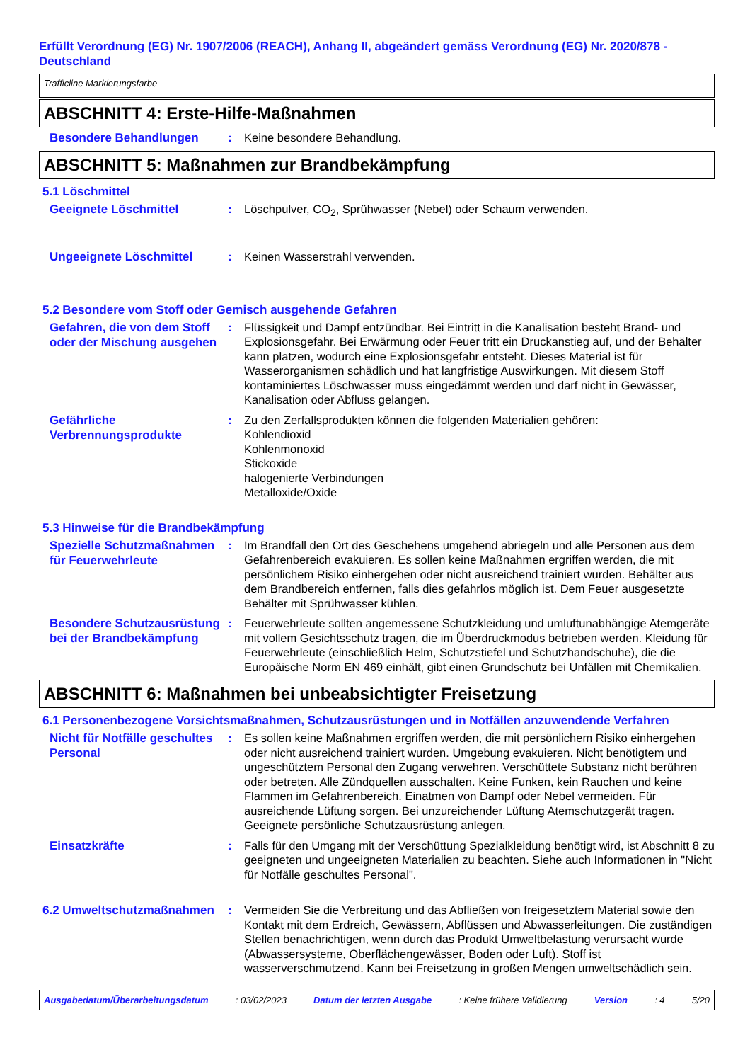Erfüllt Verordnung (EG) Nr. 1907/2006 (REACH), Anhang II, abgeändert gemäss Verordnung (EG) Nr. 2020/878 - Deutschland
Trafficline Markierungsfarbe
ABSCHNITT 4: Erste-Hilfe-Maßnahmen
Besondere Behandlungen
: Keine besondere Behandlung.
ABSCHNITT 5: Maßnahmen zur Brandbekämpfung
5.1 Löschmittel
Geeignete Löschmittel
: Löschpulver, CO<sub>2</sub>, Sprühwasser (Nebel) oder Schaum verwenden.
Ungeeignete Löschmittel
: Keinen Wasserstrahl verwenden.
5.2 Besondere vom Stoff oder Gemisch ausgehende Gefahren
Gefahren, die von dem Stoff oder der Mischung ausgehen
: Flüssigkeit und Dampf entzündbar. Bei Eintritt in die Kanalisation besteht Brand- und Explosionsgefahr. Bei Erwärmung oder Feuer tritt ein Druckanstieg auf, und der Behälter kann platzen, wodurch eine Explosionsgefahr entsteht. Dieses Material ist für Wasserorganismen schädlich und hat langfristige Auswirkungen. Mit diesem Stoff kontaminiertes Löschwasser muss eingedämmt werden und darf nicht in Gewässer, Kanalisation oder Abfluss gelangen.
Gefährliche Verbrennungsprodukte
: Zu den Zerfallsprodukten können die folgenden Materialien gehören:
Kohlendioxid
Kohlenmonoxid
Stickoxide
halogenierte Verbindungen
Metalloxide/Oxide
5.3 Hinweise für die Brandbekämpfung
Spezielle Schutzmaßnahmen für Feuerwehrleute
: Im Brandfall den Ort des Geschehens umgehend abriegeln und alle Personen aus dem Gefahrenbereich evakuieren. Es sollen keine Maßnahmen ergriffen werden, die mit persönlichem Risiko einhergehen oder nicht ausreichend trainiert wurden. Behälter aus dem Brandbereich entfernen, falls dies gefahrlos möglich ist. Dem Feuer ausgesetzte Behälter mit Sprühwasser kühlen.
Besondere Schutzausrüstung bei der Brandbekämpfung
: Feuerwehrleute sollten angemessene Schutzkleidung und umluftunabhängige Atemgeräte mit vollem Gesichtsschutz tragen, die im Überdruckmodus betrieben werden. Kleidung für Feuerwehrleute (einschließlich Helm, Schutzstiefel und Schutzhandschuhe), die die Europäische Norm EN 469 einhält, gibt einen Grundschutz bei Unfällen mit Chemikalien.
ABSCHNITT 6: Maßnahmen bei unbeabsichtigter Freisetzung
6.1 Personenbezogene Vorsichtsmaßnahmen, Schutzausrüstungen und in Notfällen anzuwendende Verfahren
Nicht für Notfälle geschultes Personal
: Es sollen keine Maßnahmen ergriffen werden, die mit persönlichem Risiko einhergehen oder nicht ausreichend trainiert wurden. Umgebung evakuieren. Nicht benötigtem und ungeschütztem Personal den Zugang verwehren. Verschüttete Substanz nicht berühren oder betreten. Alle Zündquellen ausschalten. Keine Funken, kein Rauchen und keine Flammen im Gefahrenbereich. Einatmen von Dampf oder Nebel vermeiden. Für ausreichende Lüftung sorgen. Bei unzureichender Lüftung Atemschutzgerät tragen. Geeignete persönliche Schutzausrüstung anlegen.
Einsatzkräfte
: Falls für den Umgang mit der Verschüttung Spezialkleidung benötigt wird, ist Abschnitt 8 zu geeigneten und ungeeigneten Materialien zu beachten. Siehe auch Informationen in "Nicht für Notfälle geschultes Personal".
6.2 Umweltschutzmaßnahmen
: Vermeiden Sie die Verbreitung und das Abfließen von freigesetztem Material sowie den Kontakt mit dem Erdreich, Gewässern, Abflüssen und Abwasserleitungen. Die zuständigen Stellen benachrichtigen, wenn durch das Produkt Umweltbelastung verursacht wurde (Abwassersysteme, Oberflächengewässer, Boden oder Luft). Stoff ist wasserverschmutzend. Kann bei Freisetzung in großen Mengen umweltschädlich sein.
Ausgabedatum/Überarbeitungsdatum : 03/02/2023 Datum der letzten Ausgabe : Keine frühere Validierung Version : 4 5/20